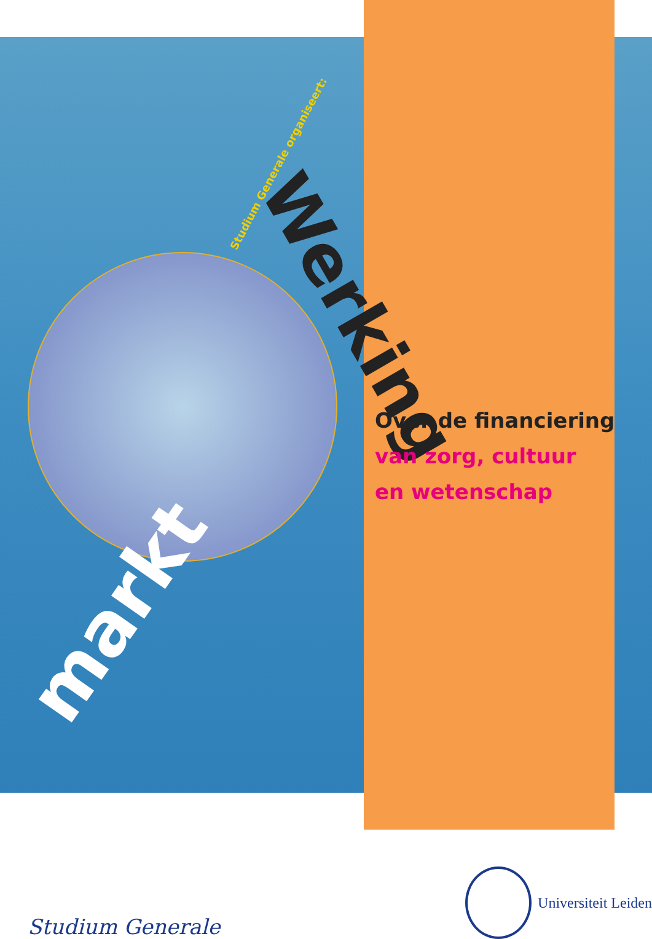markt
Werking
Studium Generale organiseert:
Over de financiering
van zorg, cultuur
en wetenschap
Studium Generale
Universiteit Leiden